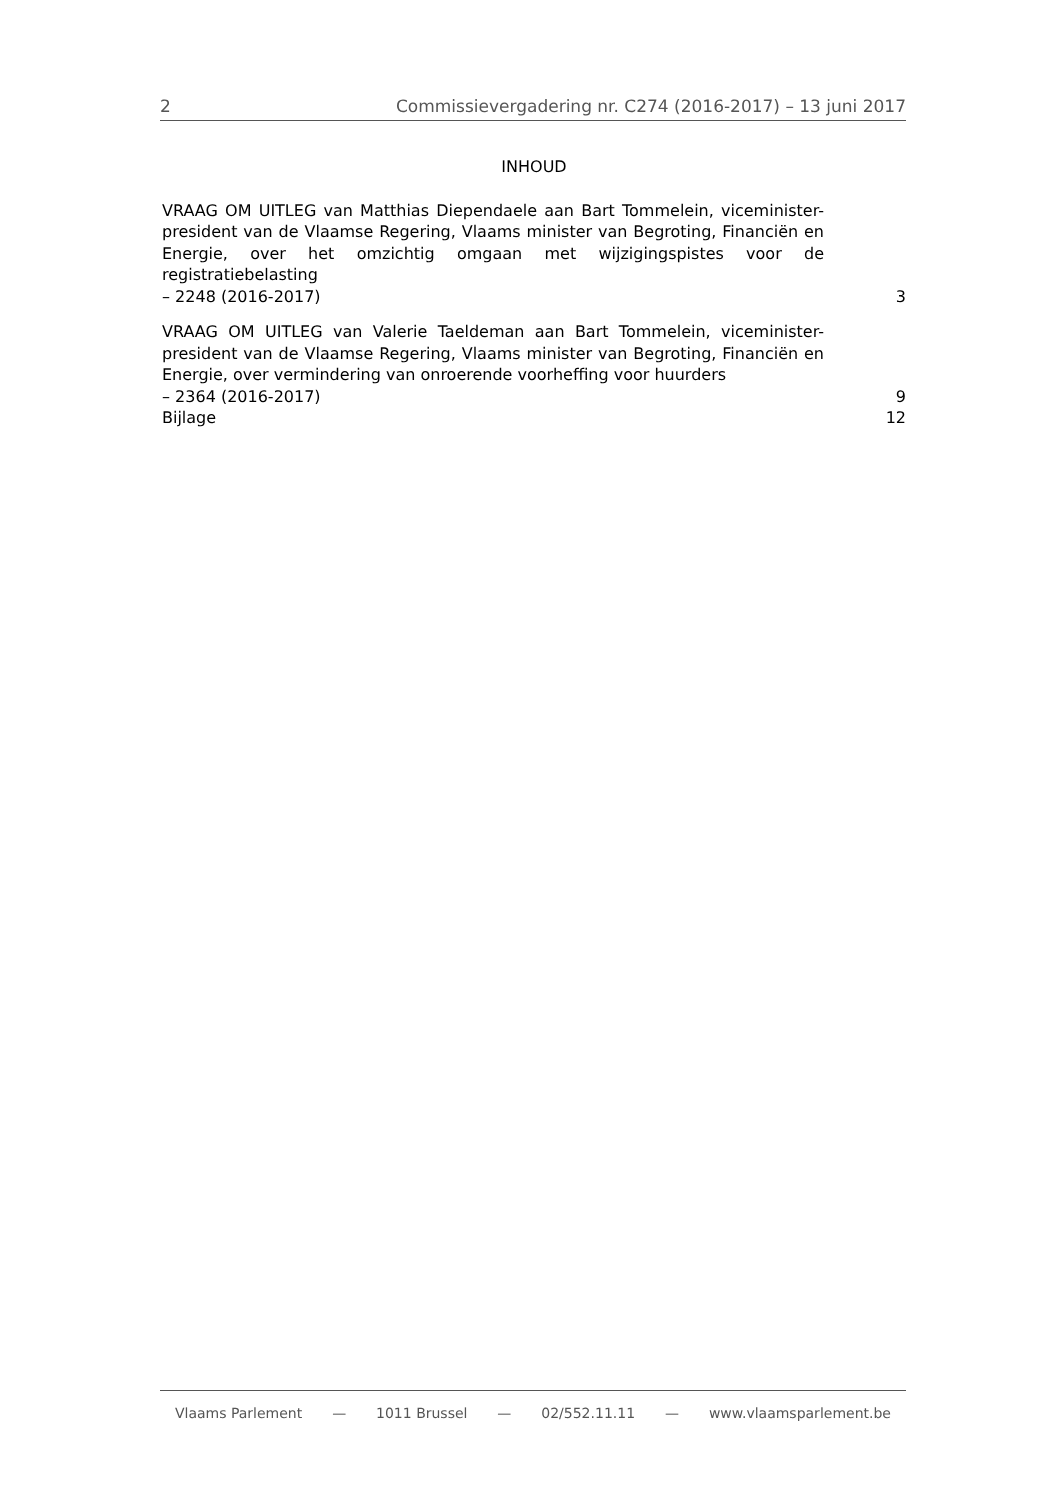2 Commissievergadering nr. C274 (2016-2017) – 13 juni 2017
INHOUD
VRAAG OM UITLEG van Matthias Diependaele aan Bart Tommelein, viceminister-president van de Vlaamse Regering, Vlaams minister van Begroting, Financiën en Energie, over het omzichtig omgaan met wijzigingspistes voor de registratiebelasting
– 2248 (2016-2017) 3
VRAAG OM UITLEG van Valerie Taeldeman aan Bart Tommelein, viceminister-president van de Vlaamse Regering, Vlaams minister van Begroting, Financiën en Energie, over vermindering van onroerende voorheffing voor huurders
– 2364 (2016-2017) 9
Bijlage 12
Vlaams Parlement — 1011 Brussel — 02/552.11.11 — www.vlaamsparlement.be